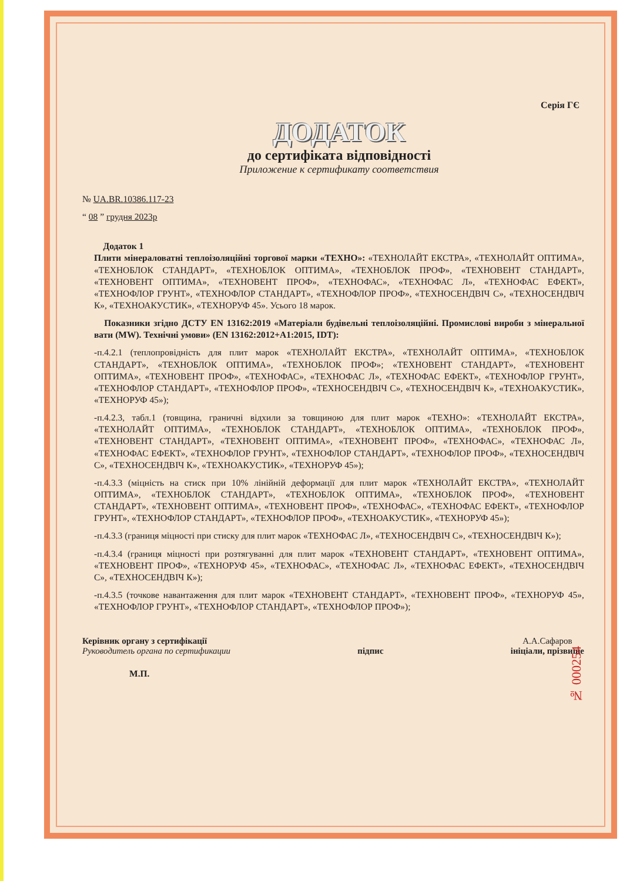Серія ГЄ
ДОДАТОК
до сертифіката відповідності
Приложение к сертификату соответствия
№ UA.BR.10386.117-23
“ 08 ” грудня 2023р
Додаток 1
Плити мінераловатні теплоізоляційні торгової марки «ТЕХНО»: «ТЕХНОЛАЙТ ЕКСТРА», «ТЕХНОЛАЙТ ОПТИМА», «ТЕХНОБЛОК СТАНДАРТ», «ТЕХНОБЛОК ОПТИМА», «ТЕХНОБЛОК ПРОФ», «ТЕХНОВЕНТ СТАНДАРТ», «ТЕХНОВЕНТ ОПТИМА», «ТЕХНОВЕНТ ПРОФ», «ТЕХНОФАС», «ТЕХНОФАС Л», «ТЕХНОФАС ЕФЕКТ», «ТЕХНОФЛОР ГРУНТ», «ТЕХНОФЛОР СТАНДАРТ», «ТЕХНОФЛОР ПРОФ», «ТЕХНОСЕНДВІЧ С», «ТЕХНОСЕНДВІЧ К», «ТЕХНОАКУСТИК», «ТЕХНОРУФ 45». Усього 18 марок.
Показники згідно ДСТУ EN 13162:2019 «Матеріали будівельні теплоізоляційні. Промислові вироби з мінеральної вати (MW). Технічні умови» (EN 13162:2012+A1:2015, IDT):
-п.4.2.1 (теплопровідність для плит марок «ТЕХНОЛАЙТ ЕКСТРА», «ТЕХНОЛАЙТ ОПТИМА», «ТЕХНОБЛОК СТАНДАРТ», «ТЕХНОБЛОК ОПТИМА», «ТЕХНОБЛОК ПРОФ»; «ТЕХНОВЕНТ СТАНДАРТ», «ТЕХНОВЕНТ ОПТИМА», «ТЕХНОВЕНТ ПРОФ», «ТЕХНОФАС», «ТЕХНОФАС Л», «ТЕХНОФАС ЕФЕКТ», «ТЕХНОФЛОР ГРУНТ», «ТЕХНОФЛОР СТАНДАРТ», «ТЕХНОФЛОР ПРОФ», «ТЕХНОСЕНДВІЧ С», «ТЕХНОСЕНДВІЧ К», «ТЕХНОАКУСТИК», «ТЕХНОРУФ 45»);
-п.4.2.3, табл.1 (товщина, граничні відхили за товщиною для плит марок «ТЕХНО»: «ТЕХНОЛАЙТ ЕКСТРА», «ТЕХНОЛАЙТ ОПТИМА», «ТЕХНОБЛОК СТАНДАРТ», «ТЕХНОБЛОК ОПТИМА», «ТЕХНОБЛОК ПРОФ», «ТЕХНОВЕНТ СТАНДАРТ», «ТЕХНОВЕНТ ОПТИМА», «ТЕХНОВЕНТ ПРОФ», «ТЕХНОФАС», «ТЕХНОФАС Л», «ТЕХНОФАС ЕФЕКТ», «ТЕХНОФЛОР ГРУНТ», «ТЕХНОФЛОР СТАНДАРТ», «ТЕХНОФЛОР ПРОФ», «ТЕХНОСЕНДВІЧ С», «ТЕХНОСЕНДВІЧ К», «ТЕХНОАКУСТИК», «ТЕХНОРУФ 45»);
-п.4.3.3 (міцність на стиск при 10% лінійній деформації для плит марок «ТЕХНОЛАЙТ ЕКСТРА», «ТЕХНОЛАЙТ ОПТИМА», «ТЕХНОБЛОК СТАНДАРТ», «ТЕХНОБЛОК ОПТИМА», «ТЕХНОБЛОК ПРОФ», «ТЕХНОВЕНТ СТАНДАРТ», «ТЕХНОВЕНТ ОПТИМА», «ТЕХНОВЕНТ ПРОФ», «ТЕХНОФАС», «ТЕХНОФАС ЕФЕКТ», «ТЕХНОФЛОР ГРУНТ», «ТЕХНОФЛОР СТАНДАРТ», «ТЕХНОФЛОР ПРОФ», «ТЕХНОАКУСТИК», «ТЕХНОРУФ 45»);
-п.4.3.3 (границя міцності при стиску для плит марок «ТЕХНОФАС Л», «ТЕХНОСЕНДВІЧ С», «ТЕХНОСЕНДВІЧ К»);
-п.4.3.4 (границя міцності при розтягуванні для плит марок «ТЕХНОВЕНТ СТАНДАРТ», «ТЕХНОВЕНТ ОПТИМА», «ТЕХНОВЕНТ ПРОФ», «ТЕХНОРУФ 45», «ТЕХНОФАС», «ТЕХНОФАС Л», «ТЕХНОФАС ЕФЕКТ», «ТЕХНОСЕНДВІЧ С», «ТЕХНОСЕНДВІЧ К»);
-п.4.3.5 (точкове навантаження для плит марок «ТЕХНОВЕНТ СТАНДАРТ», «ТЕХНОВЕНТ ПРОФ», «ТЕХНОРУФ 45», «ТЕХНОФЛОР ГРУНТ», «ТЕХНОФЛОР СТАНДАРТ», «ТЕХНОФЛОР ПРОФ»);
Керівник органу з сертифікації
Руководитель органа по сертификации
підпис А.А.Сафаров
ініціали, прізвище
М.П.
№ 000254